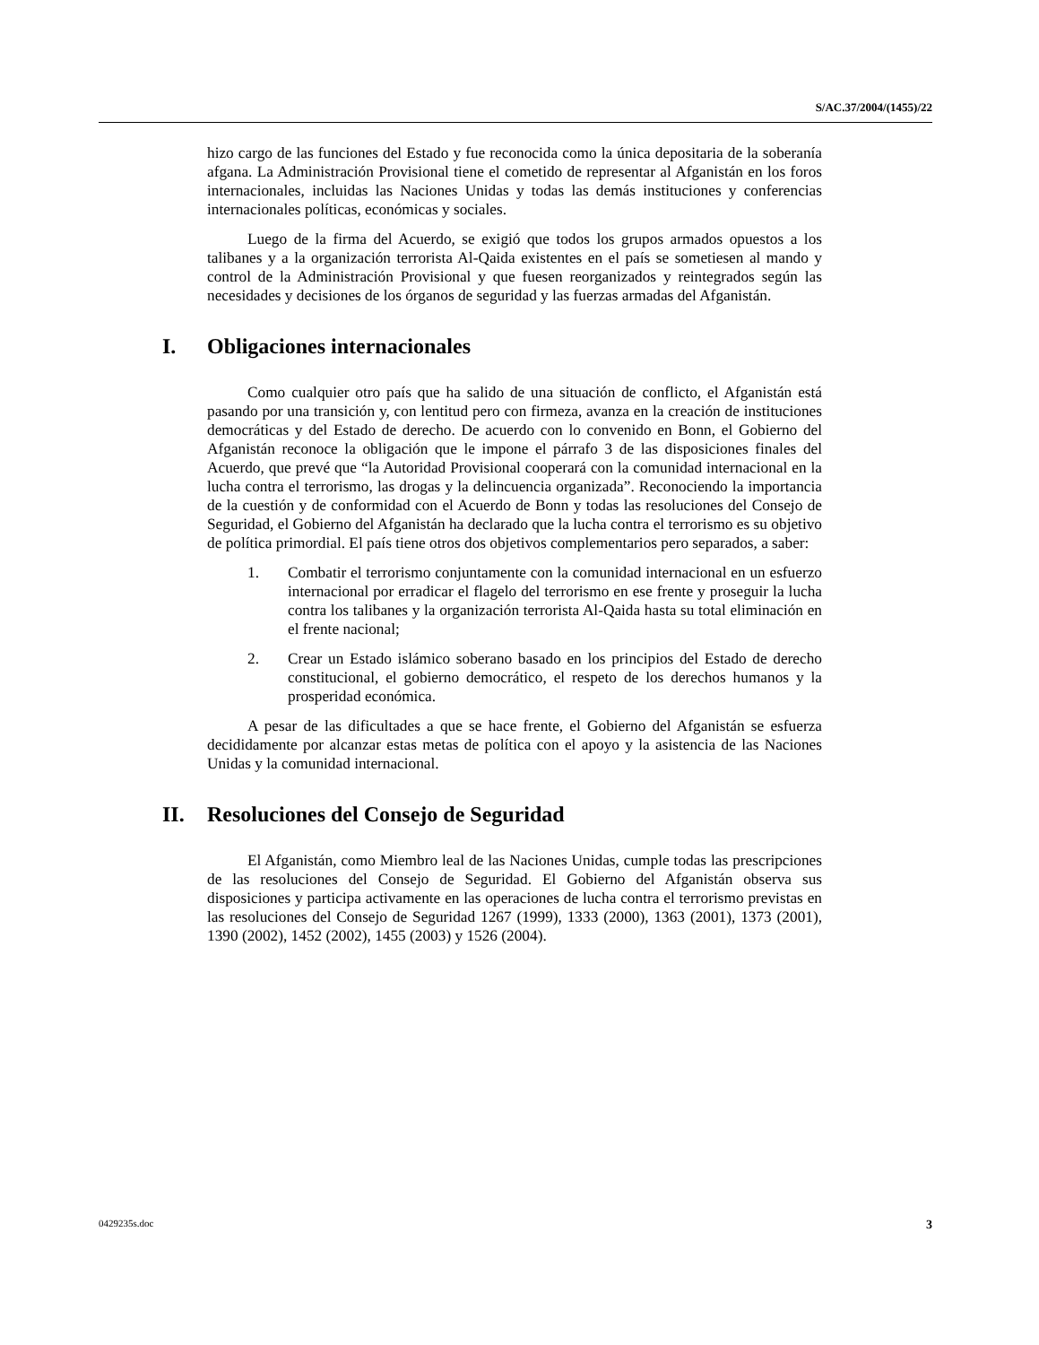S/AC.37/2004/(1455)/22
hizo cargo de las funciones del Estado y fue reconocida como la única depositaria de la soberanía afgana. La Administración Provisional tiene el cometido de representar al Afganistán en los foros internacionales, incluidas las Naciones Unidas y todas las demás instituciones y conferencias internacionales políticas, económicas y sociales.
Luego de la firma del Acuerdo, se exigió que todos los grupos armados opuestos a los talibanes y a la organización terrorista Al-Qaida existentes en el país se sometiesen al mando y control de la Administración Provisional y que fuesen reorganizados y reintegrados según las necesidades y decisiones de los órganos de seguridad y las fuerzas armadas del Afganistán.
I. Obligaciones internacionales
Como cualquier otro país que ha salido de una situación de conflicto, el Afganistán está pasando por una transición y, con lentitud pero con firmeza, avanza en la creación de instituciones democráticas y del Estado de derecho. De acuerdo con lo convenido en Bonn, el Gobierno del Afganistán reconoce la obligación que le impone el párrafo 3 de las disposiciones finales del Acuerdo, que prevé que “la Autoridad Provisional cooperará con la comunidad internacional en la lucha contra el terrorismo, las drogas y la delincuencia organizada”. Reconociendo la importancia de la cuestión y de conformidad con el Acuerdo de Bonn y todas las resoluciones del Consejo de Seguridad, el Gobierno del Afganistán ha declarado que la lucha contra el terrorismo es su objetivo de política primordial. El país tiene otros dos objetivos complementarios pero separados, a saber:
1. Combatir el terrorismo conjuntamente con la comunidad internacional en un esfuerzo internacional por erradicar el flagelo del terrorismo en ese frente y proseguir la lucha contra los talibanes y la organización terrorista Al-Qaida hasta su total eliminación en el frente nacional;
2. Crear un Estado islámico soberano basado en los principios del Estado de derecho constitucional, el gobierno democrático, el respeto de los derechos humanos y la prosperidad económica.
A pesar de las dificultades a que se hace frente, el Gobierno del Afganistán se esfuerza decididamente por alcanzar estas metas de política con el apoyo y la asistencia de las Naciones Unidas y la comunidad internacional.
II. Resoluciones del Consejo de Seguridad
El Afganistán, como Miembro leal de las Naciones Unidas, cumple todas las prescripciones de las resoluciones del Consejo de Seguridad. El Gobierno del Afganistán observa sus disposiciones y participa activamente en las operaciones de lucha contra el terrorismo previstas en las resoluciones del Consejo de Seguridad 1267 (1999), 1333 (2000), 1363 (2001), 1373 (2001), 1390 (2002), 1452 (2002), 1455 (2003) y 1526 (2004).
0429235s.doc 3